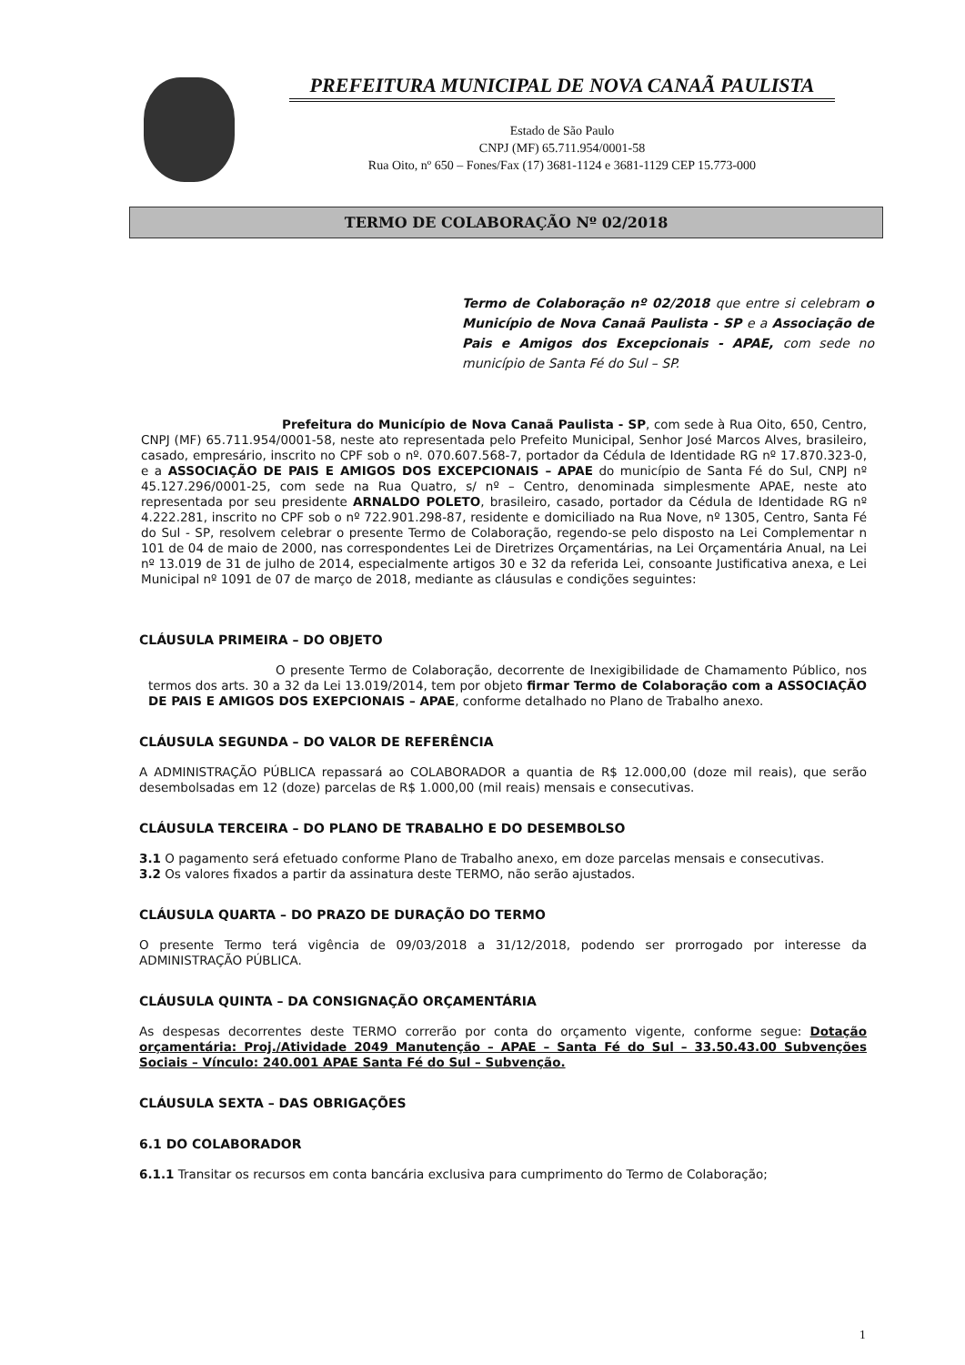PREFEITURA MUNICIPAL DE NOVA CANAÃ PAULISTA
Estado de São Paulo
CNPJ (MF) 65.711.954/0001-58
Rua Oito, nº 650 – Fones/Fax (17) 3681-1124 e 3681-1129 CEP 15.773-000
TERMO DE COLABORAÇÃO Nº 02/2018
Termo de Colaboração nº 02/2018 que entre si celebram o Município de Nova Canaã Paulista - SP e a Associação de Pais e Amigos dos Excepcionais - APAE, com sede no município de Santa Fé do Sul – SP.
Prefeitura do Município de Nova Canaã Paulista - SP, com sede à Rua Oito, 650, Centro, CNPJ (MF) 65.711.954/0001-58, neste ato representada pelo Prefeito Municipal, Senhor José Marcos Alves, brasileiro, casado, empresário, inscrito no CPF sob o nº. 070.607.568-7, portador da Cédula de Identidade RG nº 17.870.323-0, e a ASSOCIAÇÃO DE PAIS E AMIGOS DOS EXCEPCIONAIS – APAE do município de Santa Fé do Sul, CNPJ nº 45.127.296/0001-25, com sede na Rua Quatro, s/ nº – Centro, denominada simplesmente APAE, neste ato representada por seu presidente ARNALDO POLETO, brasileiro, casado, portador da Cédula de Identidade RG nº 4.222.281, inscrito no CPF sob o nº 722.901.298-87, residente e domiciliado na Rua Nove, nº 1305, Centro, Santa Fé do Sul - SP, resolvem celebrar o presente Termo de Colaboração, regendo-se pelo disposto na Lei Complementar n 101 de 04 de maio de 2000, nas correspondentes Lei de Diretrizes Orçamentárias, na Lei Orçamentária Anual, na Lei nº 13.019 de 31 de julho de 2014, especialmente artigos 30 e 32 da referida Lei, consoante Justificativa anexa, e Lei Municipal nº 1091 de 07 de março de 2018, mediante as cláusulas e condições seguintes:
CLÁUSULA PRIMEIRA – DO OBJETO
O presente Termo de Colaboração, decorrente de Inexigibilidade de Chamamento Público, nos termos dos arts. 30 a 32 da Lei 13.019/2014, tem por objeto firmar Termo de Colaboração com a ASSOCIAÇÃO DE PAIS E AMIGOS DOS EXEPCIONAIS – APAE, conforme detalhado no Plano de Trabalho anexo.
CLÁUSULA SEGUNDA – DO VALOR DE REFERÊNCIA
A ADMINISTRAÇÃO PÚBLICA repassará ao COLABORADOR a quantia de R$ 12.000,00 (doze mil reais), que serão desembolsadas em 12 (doze) parcelas de R$ 1.000,00 (mil reais) mensais e consecutivas.
CLÁUSULA TERCEIRA – DO PLANO DE TRABALHO E DO DESEMBOLSO
3.1 O pagamento será efetuado conforme Plano de Trabalho anexo, em doze parcelas mensais e consecutivas.
3.2 Os valores fixados a partir da assinatura deste TERMO, não serão ajustados.
CLÁUSULA QUARTA – DO PRAZO DE DURAÇÃO DO TERMO
O presente Termo terá vigência de 09/03/2018 a 31/12/2018, podendo ser prorrogado por interesse da ADMINISTRAÇÃO PÚBLICA.
CLÁUSULA QUINTA – DA CONSIGNAÇÃO ORÇAMENTÁRIA
As despesas decorrentes deste TERMO correrão por conta do orçamento vigente, conforme segue: Dotação orçamentária: Proj./Atividade 2049 Manutenção – APAE – Santa Fé do Sul – 33.50.43.00 Subvenções Sociais – Vínculo: 240.001 APAE Santa Fé do Sul – Subvenção.
CLÁUSULA SEXTA – DAS OBRIGAÇÕES
6.1 DO COLABORADOR
6.1.1 Transitar os recursos em conta bancária exclusiva para cumprimento do Termo de Colaboração;
1